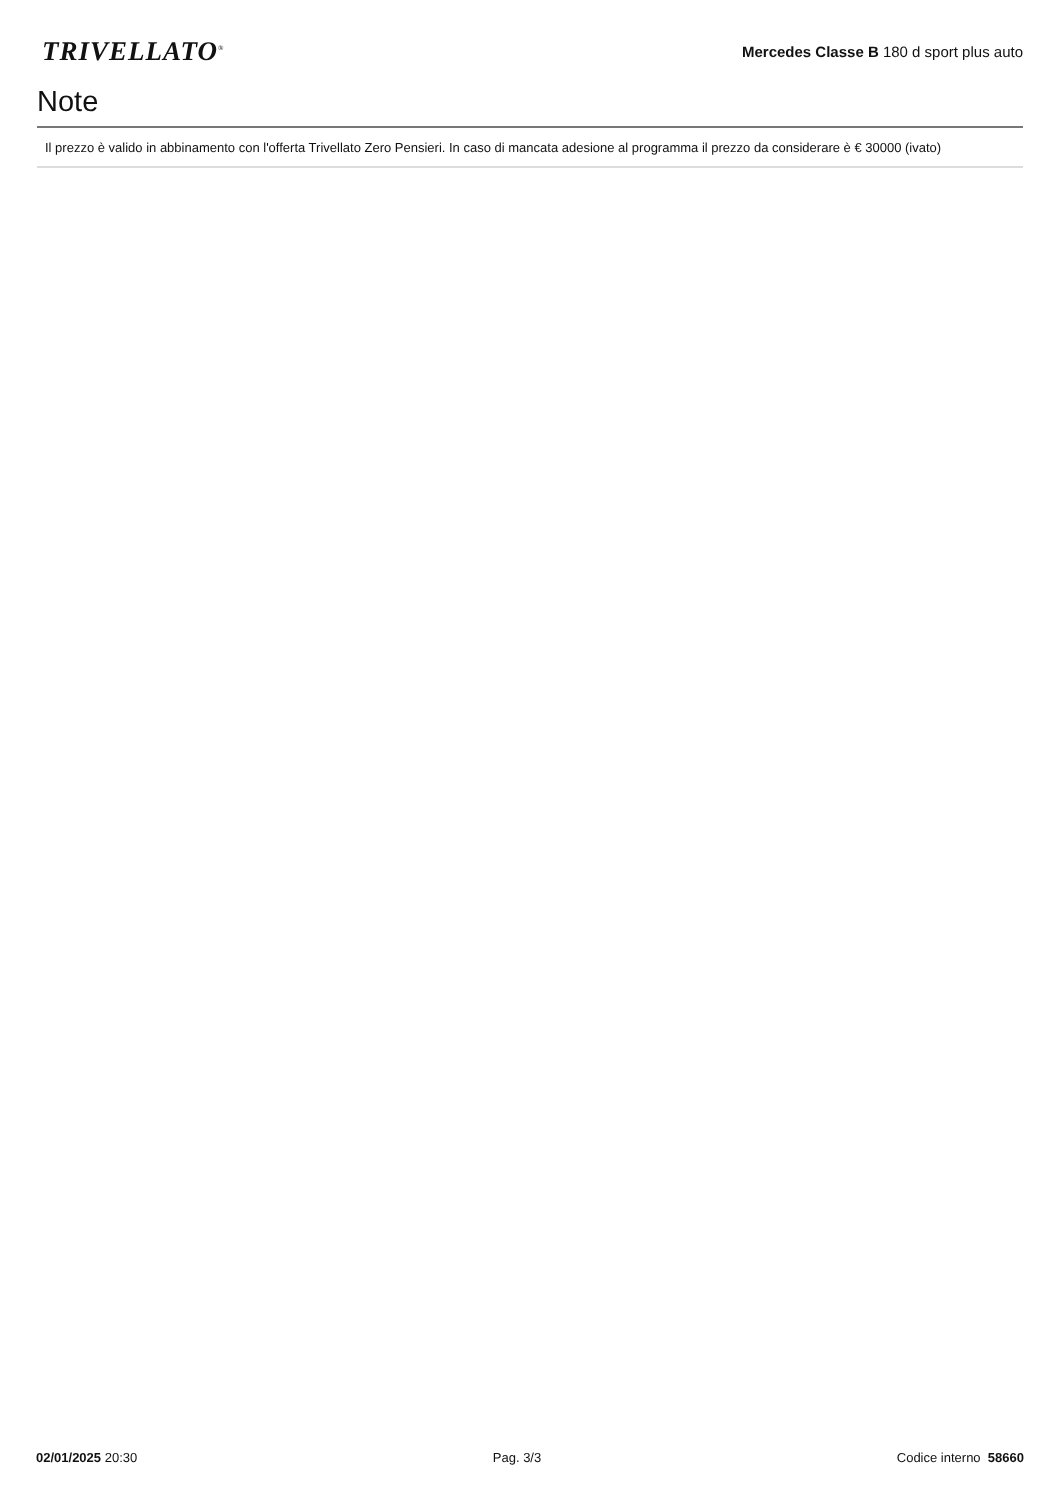TRIVELLATO<sup>®</sup>
Mercedes Classe B 180 d sport plus auto
Note
Il prezzo è valido in abbinamento con l'offerta Trivellato Zero Pensieri. In caso di mancata adesione al programma il prezzo da considerare è € 30000 (ivato)
02/01/2025 20:30 Pag. 3/3 Codice interno 58660